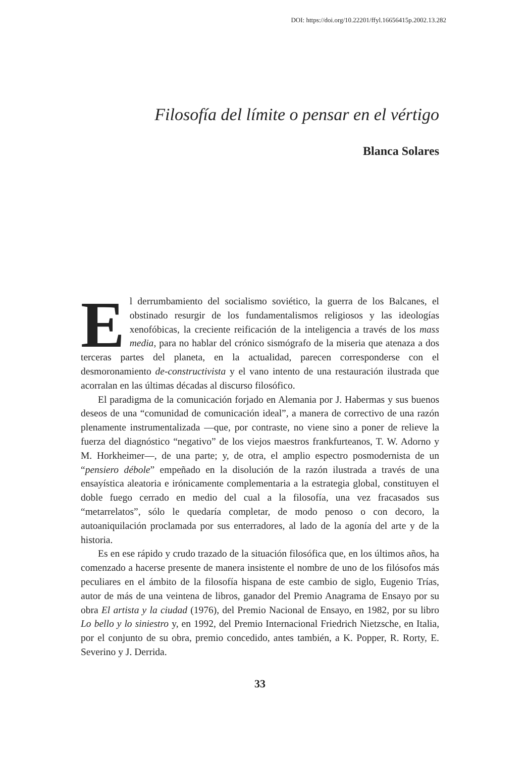DOI: https://doi.org/10.22201/ffyl.16656415p.2002.13.282
Filosofía del límite o pensar en el vértigo
Blanca Solares
El derrumbamiento del socialismo soviético, la guerra de los Balcanes, el obstinado resurgir de los fundamentalismos religiosos y las ideologías xenofóbicas, la creciente reificación de la inteligencia a través de los mass media, para no hablar del crónico sismógrafo de la miseria que atenaza a dos terceras partes del planeta, en la actualidad, parecen corresponderse con el desmoronamiento de-constructivista y el vano intento de una restauración ilustrada que acorralan en las últimas décadas al discurso filosófico.
El paradigma de la comunicación forjado en Alemania por J. Habermas y sus buenos deseos de una “comunidad de comunicación ideal”, a manera de correctivo de una razón plenamente instrumentalizada —que, por contraste, no viene sino a poner de relieve la fuerza del diagnóstico “negativo” de los viejos maestros frankfurteanos, T. W. Adorno y M. Horkheimer—, de una parte; y, de otra, el amplio espectro posmodernista de un “pensiero débole” empeñado en la disolución de la razón ilustrada a través de una ensayística aleatoria e irónicamente complementaria a la estrategia global, constituyen el doble fuego cerrado en medio del cual a la filosofía, una vez fracasados sus “metarrelatos”, sólo le quedaría completar, de modo penoso o con decoro, la autoaniquilación proclamada por sus enterradores, al lado de la agonía del arte y de la historia.
Es en ese rápido y crudo trazado de la situación filosófica que, en los últimos años, ha comenzado a hacerse presente de manera insistente el nombre de uno de los filósofos más peculiares en el ámbito de la filosofía hispana de este cambio de siglo, Eugenio Trías, autor de más de una veintena de libros, ganador del Premio Anagrama de Ensayo por su obra El artista y la ciudad (1976), del Premio Nacional de Ensayo, en 1982, por su libro Lo bello y lo siniestro y, en 1992, del Premio Internacional Friedrich Nietzsche, en Italia, por el conjunto de su obra, premio concedido, antes también, a K. Popper, R. Rorty, E. Severino y J. Derrida.
33